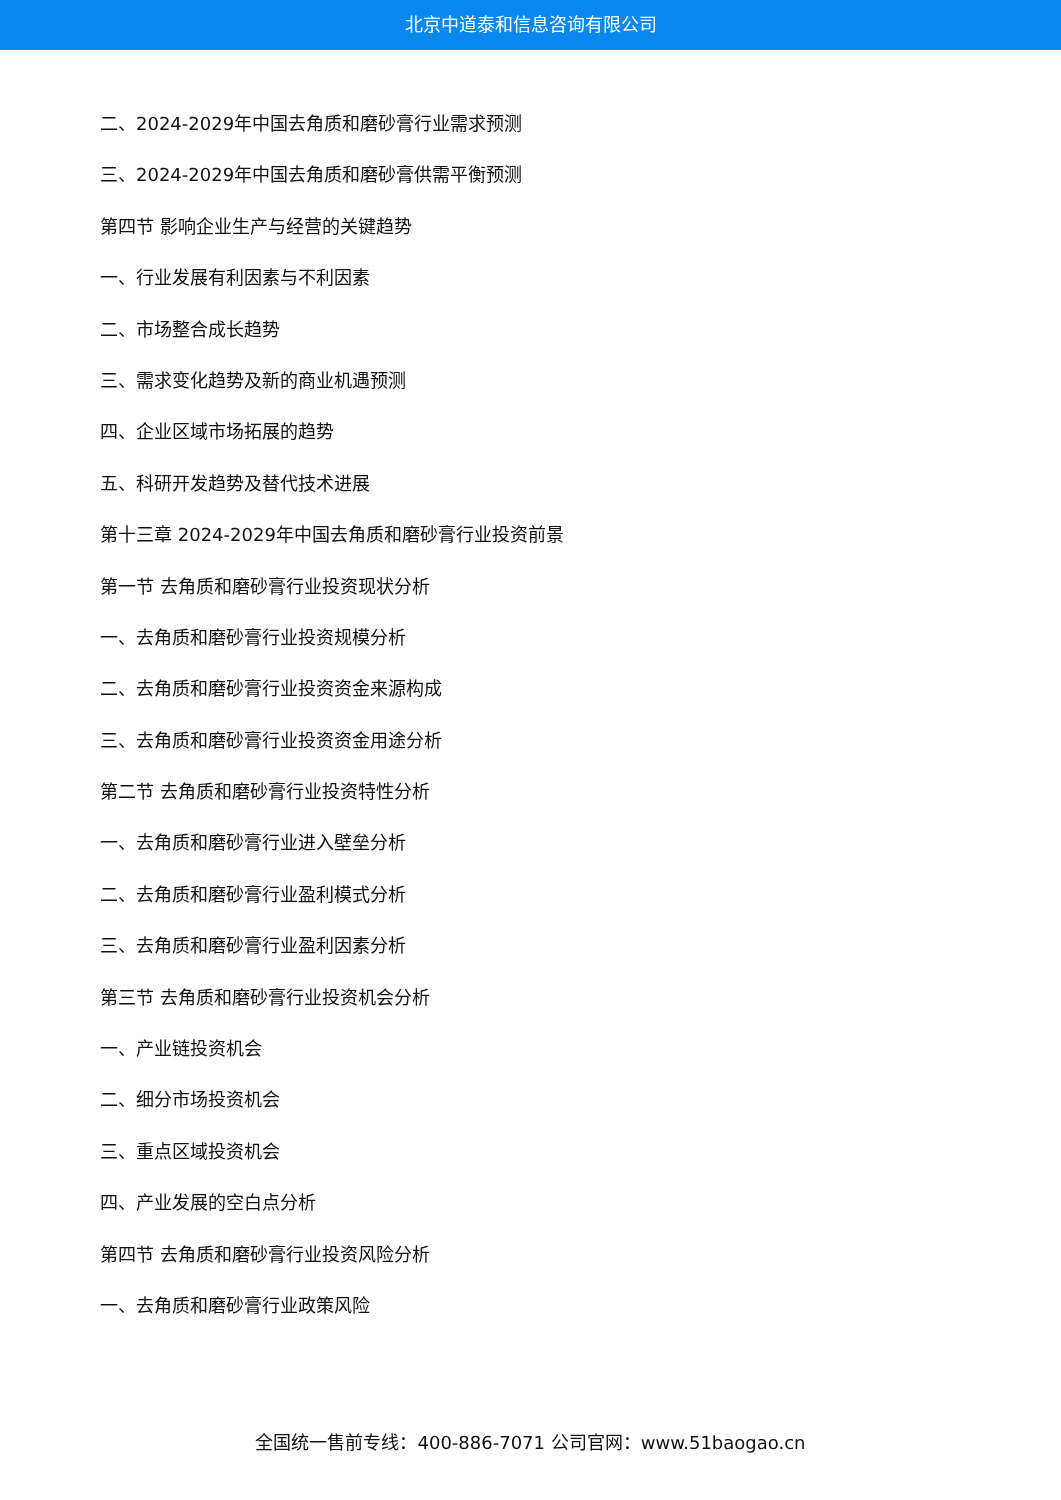北京中道泰和信息咨询有限公司
二、2024-2029年中国去角质和磨砂膏行业需求预测
三、2024-2029年中国去角质和磨砂膏供需平衡预测
第四节 影响企业生产与经营的关键趋势
一、行业发展有利因素与不利因素
二、市场整合成长趋势
三、需求变化趋势及新的商业机遇预测
四、企业区域市场拓展的趋势
五、科研开发趋势及替代技术进展
第十三章 2024-2029年中国去角质和磨砂膏行业投资前景
第一节 去角质和磨砂膏行业投资现状分析
一、去角质和磨砂膏行业投资规模分析
二、去角质和磨砂膏行业投资资金来源构成
三、去角质和磨砂膏行业投资资金用途分析
第二节 去角质和磨砂膏行业投资特性分析
一、去角质和磨砂膏行业进入壁垒分析
二、去角质和磨砂膏行业盈利模式分析
三、去角质和磨砂膏行业盈利因素分析
第三节 去角质和磨砂膏行业投资机会分析
一、产业链投资机会
二、细分市场投资机会
三、重点区域投资机会
四、产业发展的空白点分析
第四节 去角质和磨砂膏行业投资风险分析
一、去角质和磨砂膏行业政策风险
全国统一售前专线：400-886-7071 公司官网：www.51baogao.cn